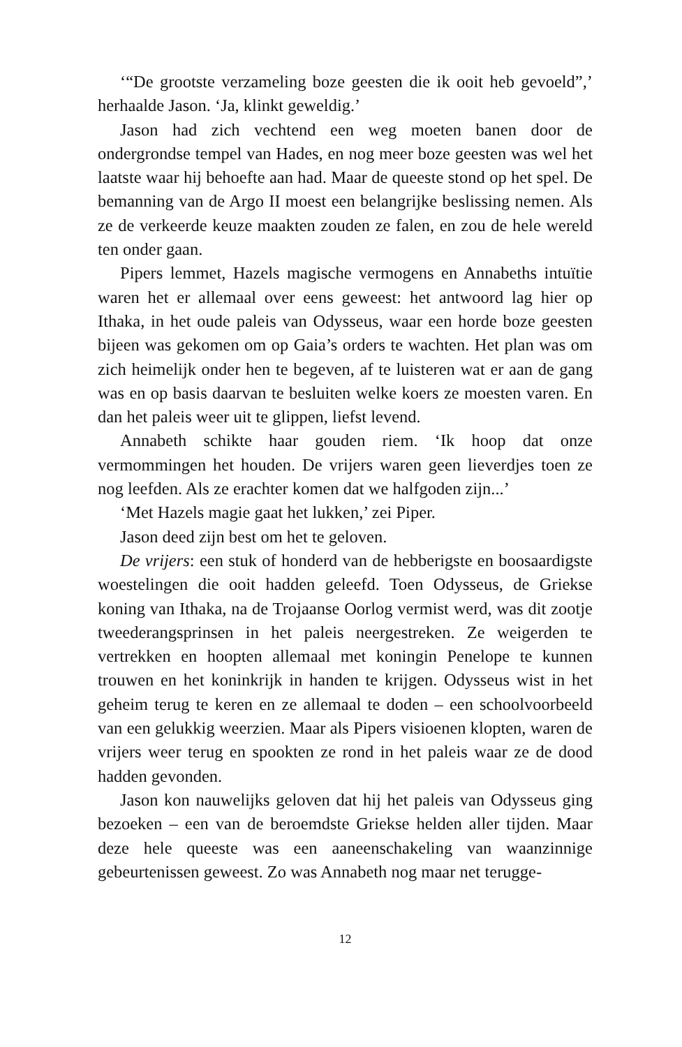‘“De grootste verzameling boze geesten die ik ooit heb gevoeld”,’ herhaalde Jason. ‘Ja, klinkt geweldig.’
Jason had zich vechtend een weg moeten banen door de ondergrondse tempel van Hades, en nog meer boze geesten was wel het laatste waar hij behoefte aan had. Maar de queeste stond op het spel. De bemanning van de Argo II moest een belangrijke beslissing nemen. Als ze de verkeerde keuze maakten zouden ze falen, en zou de hele wereld ten onder gaan.
Pipers lemmet, Hazels magische vermogens en Annabeths intuïtie waren het er allemaal over eens geweest: het antwoord lag hier op Ithaka, in het oude paleis van Odysseus, waar een horde boze geesten bijeen was gekomen om op Gaia’s orders te wachten. Het plan was om zich heimelijk onder hen te begeven, af te luisteren wat er aan de gang was en op basis daarvan te besluiten welke koers ze moesten varen. En dan het paleis weer uit te glippen, liefst levend.
Annabeth schikte haar gouden riem. ‘Ik hoop dat onze vermommingen het houden. De vrijers waren geen lieverdjes toen ze nog leefden. Als ze erachter komen dat we halfgoden zijn...’
‘Met Hazels magie gaat het lukken,’ zei Piper.
Jason deed zijn best om het te geloven.
De vrijers: een stuk of honderd van de hebberigste en boosaardigste woestelingen die ooit hadden geleefd. Toen Odysseus, de Griekse koning van Ithaka, na de Trojaanse Oorlog vermist werd, was dit zootje tweederangsprinsen in het paleis neergestreken. Ze weigerden te vertrekken en hoopten allemaal met koningin Penelope te kunnen trouwen en het koninkrijk in handen te krijgen. Odysseus wist in het geheim terug te keren en ze allemaal te doden – een schoolvoorbeeld van een gelukkig weerzien. Maar als Pipers visioenen klopten, waren de vrijers weer terug en spookten ze rond in het paleis waar ze de dood hadden gevonden.
Jason kon nauwelijks geloven dat hij het paleis van Odysseus ging bezoeken – een van de beroemdste Griekse helden aller tijden. Maar deze hele queeste was een aaneenschakeling van waanzinnige gebeurtenissen geweest. Zo was Annabeth nog maar net terugge-
12